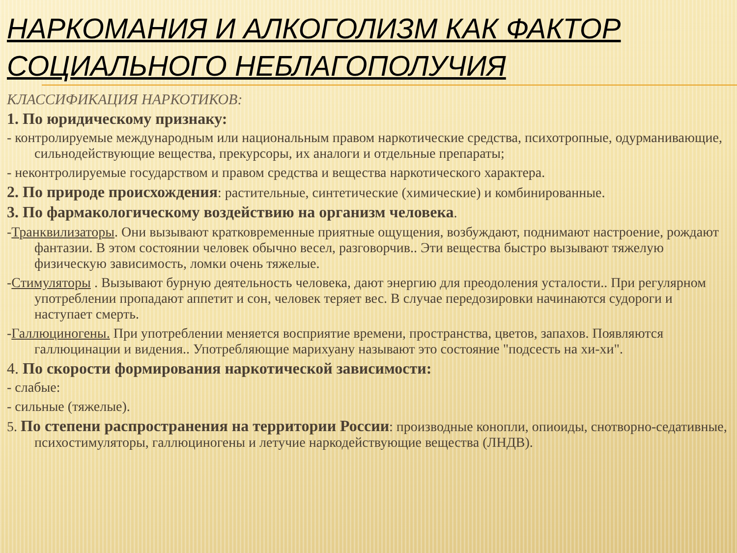НАРКОМАНИЯ И АЛКОГОЛИЗМ КАК ФАКТОР СОЦИАЛЬНОГО НЕБЛАГОПОЛУЧИЯ
КЛАССИФИКАЦИЯ НАРКОТИКОВ:
1. По юридическому признаку:
- контролируемые международным или национальным правом наркотические средства, психотропные, одурманивающие, сильнодействующие вещества, прекурсоры, их аналоги и отдельные препараты;
- неконтролируемые государством и правом средства и вещества наркотического характера.
2. По природе происхождения: растительные, синтетические (химические) и комбинированные.
3. По фармакологическому воздействию на организм человека.
-Транквилизаторы. Они вызывают кратковременные приятные ощущения, возбуждают, поднимают настроение, рождают фантазии. В этом состоянии человек обычно весел, разговорчив.. Эти вещества быстро вызывают тяжелую физическую зависимость, ломки очень тяжелые.
-Стимуляторы . Вызывают бурную деятельность человека, дают энергию для преодоления усталости.. При регулярном употреблении пропадают аппетит и сон, человек теряет вес. В случае передозировки начинаются судороги и наступает смерть.
-Галлюциногены. При употреблении меняется восприятие времени, пространства, цветов, запахов. Появляются галлюцинации и видения.. Употребляющие марихуану называют это состояние "подсесть на хи-хи".
4. По скорости формирования наркотической зависимости:
- слабые:
- сильные (тяжелые).
5. По степени распространения на территории России: производные конопли, опиоиды, снотворно-седативные, психостимуляторы, галлюциногены и летучие наркодействующие вещества (ЛНДВ).